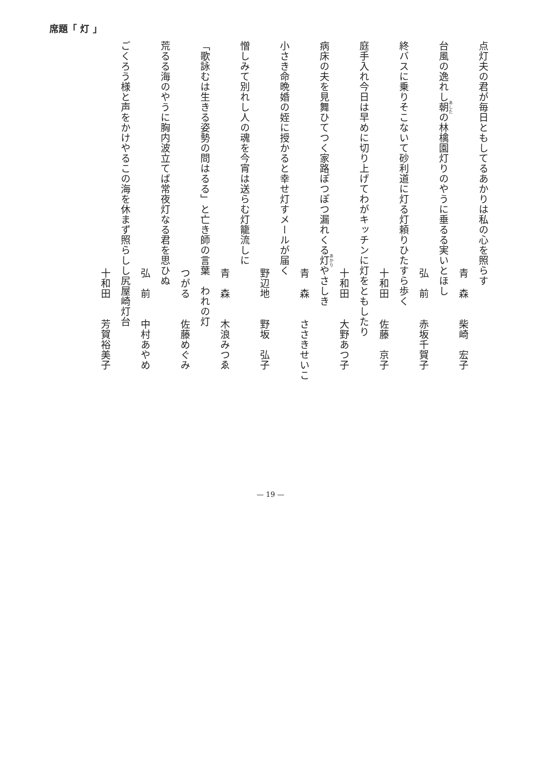席題「 灯 」
点灯夫の君が毎日ともしてるあかりは私の心を照らす
青　森　　柴崎　宏子
台風の逸れし朝の林檎園灯りのやうに垂るる実いとほし
弘　前　　赤坂千賀子
終バスに乗りそこないて砂利道に灯る灯頼りひたすら歩く
十和田　　佐藤　京子
庭手入れ今日は早めに切り上げてわがキッチンに灯をともしたり
十和田　　大野あつ子
病床の夫を見舞ひてつく家路ぽつぽつ漏れくる灯やさしき
青　森　　ささきせいこ
小さき命晩婚の姪に授かると幸せ灯すメールが届く
野辺地　　野坂　弘子
憎しみて別れし人の魂を今宵は送らむ灯籠流しに
青　森　　木浪みつゑ
「歌詠むは生きる姿勢の問はるる」と亡き師の言葉　われの灯
つがる　　佐藤めぐみ
荒るる海のやうに胸内波立てば常夜灯なる君を思ひぬ
弘　前　　中村あやめ
ごくろう様と声をかけやるこの海を休まず照らしし尻屋崎灯台
十和田　　芳賀裕美子
— 19 —